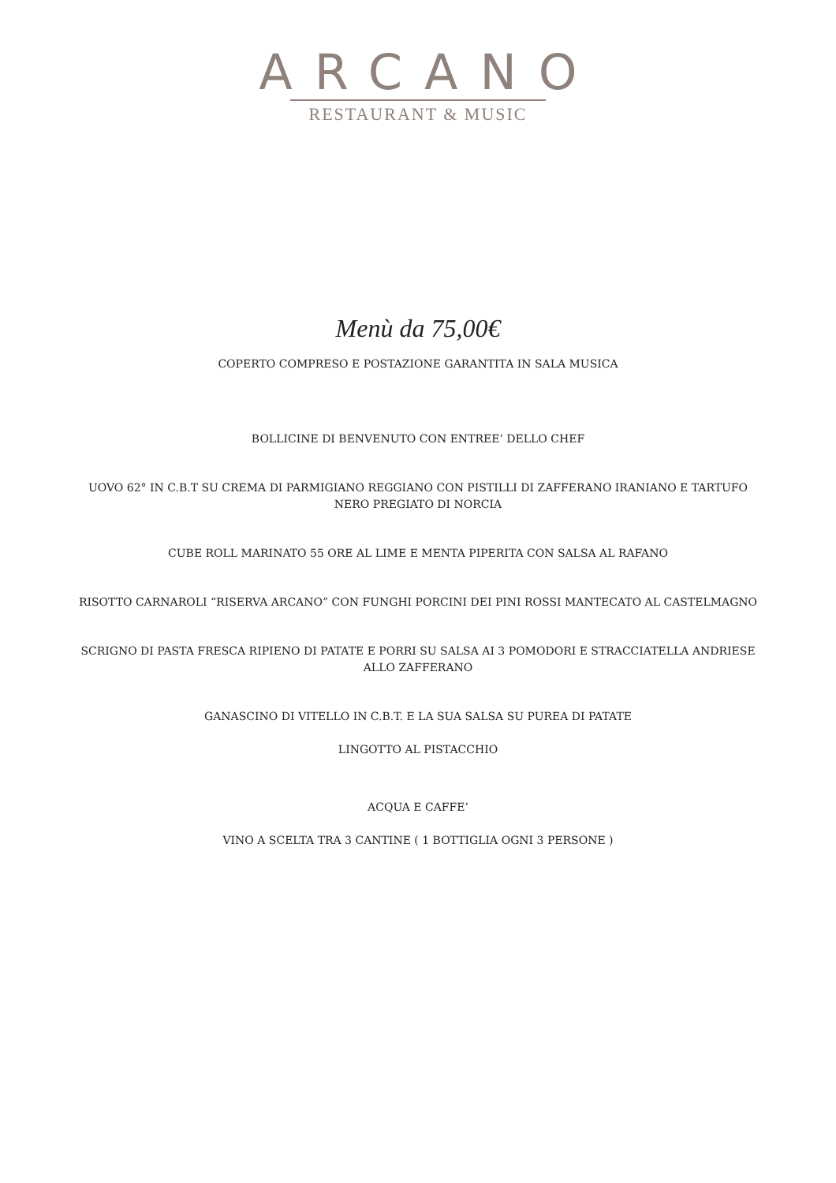ARCANO
RESTAURANT & MUSIC
Menù da 75,00€
COPERTO COMPRESO E POSTAZIONE GARANTITA IN SALA MUSICA
BOLLICINE DI BENVENUTO CON ENTREE’ DELLO CHEF
UOVO 62° IN C.B.T SU CREMA DI PARMIGIANO REGGIANO CON PISTILLI DI ZAFFERANO IRANIANO E TARTUFO NERO PREGIATO DI NORCIA
CUBE ROLL MARINATO 55 ORE AL LIME E MENTA PIPERITA CON SALSA AL RAFANO
RISOTTO CARNAROLI “RISERVA ARCANO” CON FUNGHI PORCINI DEI PINI ROSSI MANTECATO AL CASTELMAGNO
SCRIGNO DI PASTA FRESCA RIPIENO DI PATATE E PORRI SU SALSA AI 3 POMODORI E STRACCIATELLA ANDRIESE ALLO ZAFFERANO
GANASCINO DI VITELLO IN C.B.T. E LA SUA SALSA SU PUREA DI PATATE
LINGOTTO AL PISTACCHIO
ACQUA E CAFFE’
VINO A SCELTA TRA 3 CANTINE ( 1 BOTTIGLIA OGNI 3 PERSONE )